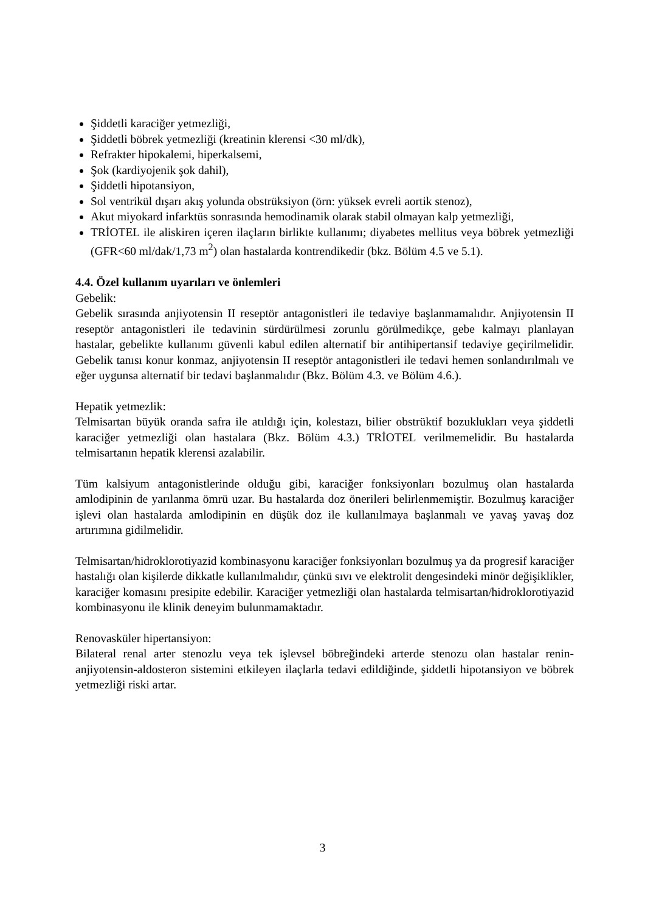Şiddetli karaciğer yetmezliği,
Şiddetli böbrek yetmezliği (kreatinin klerensi <30 ml/dk),
Refrakter hipokalemi, hiperkalsemi,
Şok (kardiyojenik şok dahil),
Şiddetli hipotansiyon,
Sol ventrikül dışarı akış yolunda obstrüksiyon (örn: yüksek evreli aortik stenoz),
Akut miyokard infarktüs sonrasında hemodinamik olarak stabil olmayan kalp yetmezliği,
TRİOTEL ile aliskiren içeren ilaçların birlikte kullanımı; diyabetes mellitus veya böbrek yetmezliği (GFR<60 ml/dak/1,73 m<sup>2</sup>) olan hastalarda kontrendikedir (bkz. Bölüm 4.5 ve 5.1).
4.4. Özel kullanım uyarıları ve önlemleri
Gebelik:
Gebelik sırasında anjiyotensin II reseptör antagonistleri ile tedaviye başlanmamalıdır. Anjiyotensin II reseptör antagonistleri ile tedavinin sürdürülmesi zorunlu görülmedikçe, gebe kalmayı planlayan hastalar, gebelikte kullanımı güvenli kabul edilen alternatif bir antihipertansif tedaviye geçirilmelidir. Gebelik tanısı konur konmaz, anjiyotensin II reseptör antagonistleri ile tedavi hemen sonlandırılmalı ve eğer uygunsa alternatif bir tedavi başlanmalıdır (Bkz. Bölüm 4.3. ve Bölüm 4.6.).
Hepatik yetmezlik:
Telmisartan büyük oranda safra ile atıldığı için, kolestazı, bilier obstrüktif bozuklukları veya şiddetli karaciğer yetmezliği olan hastalara (Bkz. Bölüm 4.3.) TRİOTEL verilmemelidir. Bu hastalarda telmisartanın hepatik klerensi azalabilir.
Tüm kalsiyum antagonistlerinde olduğu gibi, karaciğer fonksiyonları bozulmuş olan hastalarda amlodipinin de yarılanma ömrü uzar. Bu hastalarda doz önerileri belirlenmemiştir. Bozulmuş karaciğer işlevi olan hastalarda amlodipinin en düşük doz ile kullanılmaya başlanmalı ve yavaş yavaş doz artırımına gidilmelidir.
Telmisartan/hidroklorotiyazid kombinasyonu karaciğer fonksiyonları bozulmuş ya da progresif karaciğer hastalığı olan kişilerde dikkatle kullanılmalıdır, çünkü sıvı ve elektrolit dengesindeki minör değişiklikler, karaciğer komasını presipite edebilir. Karaciğer yetmezliği olan hastalarda telmisartan/hidroklorotiyazid kombinasyonu ile klinik deneyim bulunmamaktadır.
Renovasküler hipertansiyon:
Bilateral renal arter stenozlu veya tek işlevsel böbreğindeki arterde stenozu olan hastalar renin-anjiyotensin-aldosteron sistemini etkileyen ilaçlarla tedavi edildiğinde, şiddetli hipotansiyon ve böbrek yetmezliği riski artar.
3